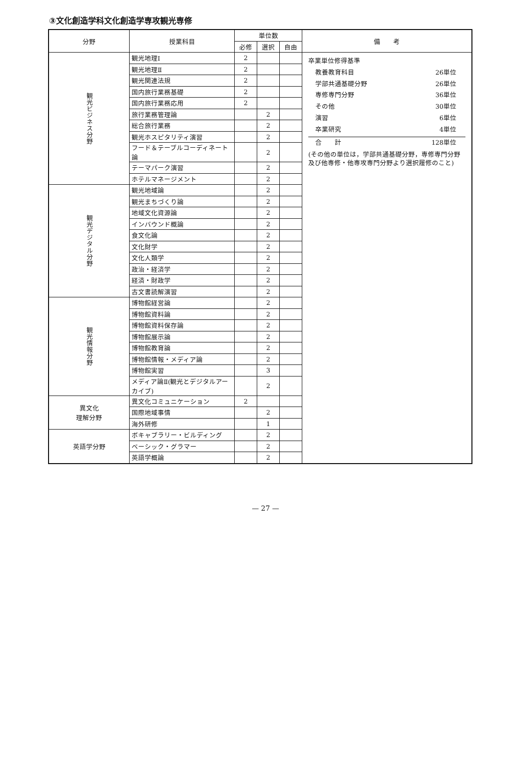③文化創造学科文化創造学専攻観光専修
| 分野 | 授業科目 | 単位数 | | | 備 考 |
| --- | --- | --- | --- | --- | --- |
| | | 必修 | 選択 | 自由 | |
| 観光ビジネス分野 | 観光地理Ⅰ | 2 | | | 卒業単位修得基準 教養教育科目 26単位 学部共通基礎分野 26単位 専修専門分野 36単位 その他 30単位 演習 6単位 卒業研究 4単位 合 計 128単位 (その他の単位は，学部共通基礎分野，専修専門分野及び他専修・他専攻専門分野より選択履修のこと) |
| | 観光地理Ⅱ | 2 | | | |
| | 観光関連法規 | 2 | | | |
| | 国内旅行業務基礎 | 2 | | | |
| | 国内旅行業務応用 | 2 | | | |
| | 旅行業務管理論 | | 2 | | |
| | 総合旅行業務 | | 2 | | |
| | 観光ホスピタリティ演習 | | 2 | | |
| | フード＆テーブルコーディネート論 | | 2 | | |
| | テーマパーク演習 | | 2 | | |
| | ホテルマネージメント | | 2 | | |
| 観光デジタル分野 | 観光地域論 | | 2 | | |
| | 観光まちづくり論 | | 2 | | |
| | 地域文化資源論 | | 2 | | |
| | インバウンド概論 | | 2 | | |
| | 食文化論 | | 2 | | |
| | 文化財学 | | 2 | | |
| | 文化人類学 | | 2 | | |
| | 政治・経済学 | | 2 | | |
| | 経済・財政学 | | 2 | | |
| | 古文書読解演習 | | 2 | | |
| 観光情報分野 | 博物館経営論 | | 2 | | |
| | 博物館資料論 | | 2 | | |
| | 博物館資料保存論 | | 2 | | |
| | 博物館展示論 | | 2 | | |
| | 博物館教育論 | | 2 | | |
| | 博物館情報・メディア論 | | 2 | | |
| | 博物館実習 | | 3 | | |
| | メディア論Ⅱ(観光とデジタルアーカイブ) | | 2 | | |
| 異文化 理解分野 | 異文化コミュニケーション | 2 | | | |
| | 国際地域事情 | | 2 | | |
| | 海外研修 | | 1 | | |
| 英語学分野 | ボキャブラリー・ビルディング | | 2 | | |
| | ベーシック・グラマー | | 2 | | |
| | 英語学概論 | | 2 | | |
— 27 —